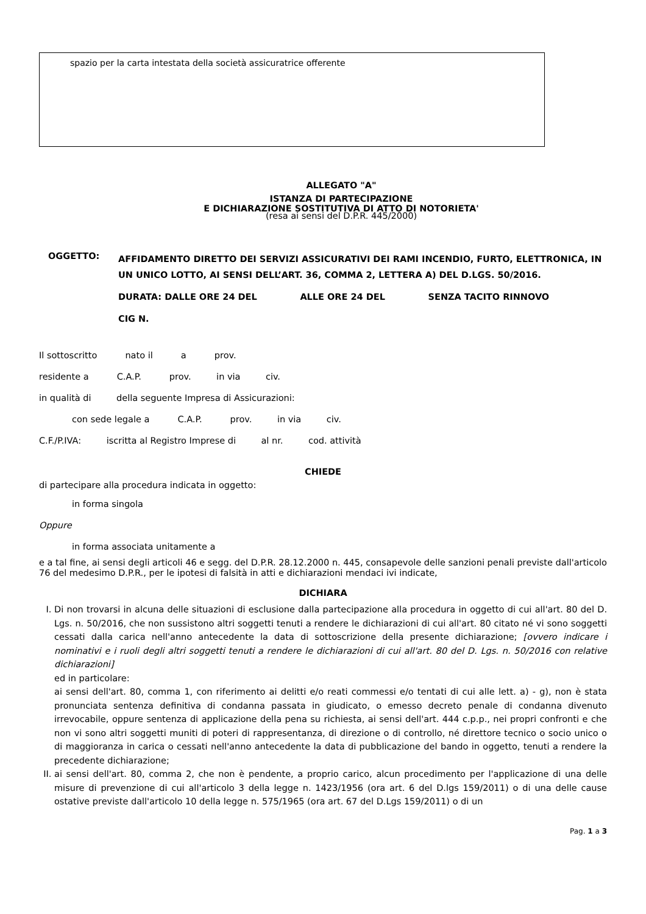spazio per la carta intestata della società assicuratrice offerente
ALLEGATO "A"
ISTANZA DI PARTECIPAZIONE
E DICHIARAZIONE SOSTITUTIVA DI ATTO DI NOTORIETA'
(resa ai sensi del D.P.R. 445/2000)
OGGETTO:
AFFIDAMENTO DIRETTO DEI SERVIZI ASSICURATIVI DEI RAMI INCENDIO, FURTO, ELETTRONICA, IN UN UNICO LOTTO, AI SENSI DELL’ART. 36, COMMA 2, LETTERA A) DEL D.LGS. 50/2016.
DURATA: DALLE ORE 24 DEL ALLE ORE 24 DEL SENZA TACITO RINNOVO
CIG N.
Il sottoscritto nato il a prov.
residente a C.A.P. prov. in via civ.
in qualità di della seguente Impresa di Assicurazioni:
con sede legale a C.A.P. prov. in via civ.
C.F./P.IVA: iscritta al Registro Imprese di al nr. cod. attività
CHIEDE
di partecipare alla procedura indicata in oggetto:
in forma singola
Oppure
in forma associata unitamente a
e a tal fine, ai sensi degli articoli 46 e segg. del D.P.R. 28.12.2000 n. 445, consapevole delle sanzioni penali previste dall'articolo 76 del medesimo D.P.R., per le ipotesi di falsità in atti e dichiarazioni mendaci ivi indicate,
DICHIARA
I. Di non trovarsi in alcuna delle situazioni di esclusione dalla partecipazione alla procedura in oggetto di cui all'art. 80 del D. Lgs. n. 50/2016, che non sussistono altri soggetti tenuti a rendere le dichiarazioni di cui all'art. 80 citato né vi sono soggetti cessati dalla carica nell'anno antecedente la data di sottoscrizione della presente dichiarazione; [ovvero indicare i nominativi e i ruoli degli altri soggetti tenuti a rendere le dichiarazioni di cui all'art. 80 del D. Lgs. n. 50/2016 con relative dichiarazioni]
ed in particolare:
ai sensi dell'art. 80, comma 1, con riferimento ai delitti e/o reati commessi e/o tentati di cui alle lett. a) - g), non è stata pronunciata sentenza definitiva di condanna passata in giudicato, o emesso decreto penale di condanna divenuto irrevocabile, oppure sentenza di applicazione della pena su richiesta, ai sensi dell'art. 444 c.p.p., nei propri confronti e che non vi sono altri soggetti muniti di poteri di rappresentanza, di direzione o di controllo, né direttore tecnico o socio unico o di maggioranza in carica o cessati nell'anno antecedente la data di pubblicazione del bando in oggetto, tenuti a rendere la precedente dichiarazione;
II. ai sensi dell'art. 80, comma 2, che non è pendente, a proprio carico, alcun procedimento per l'applicazione di una delle misure di prevenzione di cui all'articolo 3 della legge n. 1423/1956 (ora art. 6 del D.lgs 159/2011) o di una delle cause ostative previste dall'articolo 10 della legge n. 575/1965 (ora art. 67 del D.Lgs 159/2011) o di un
Pag. 1 a 3